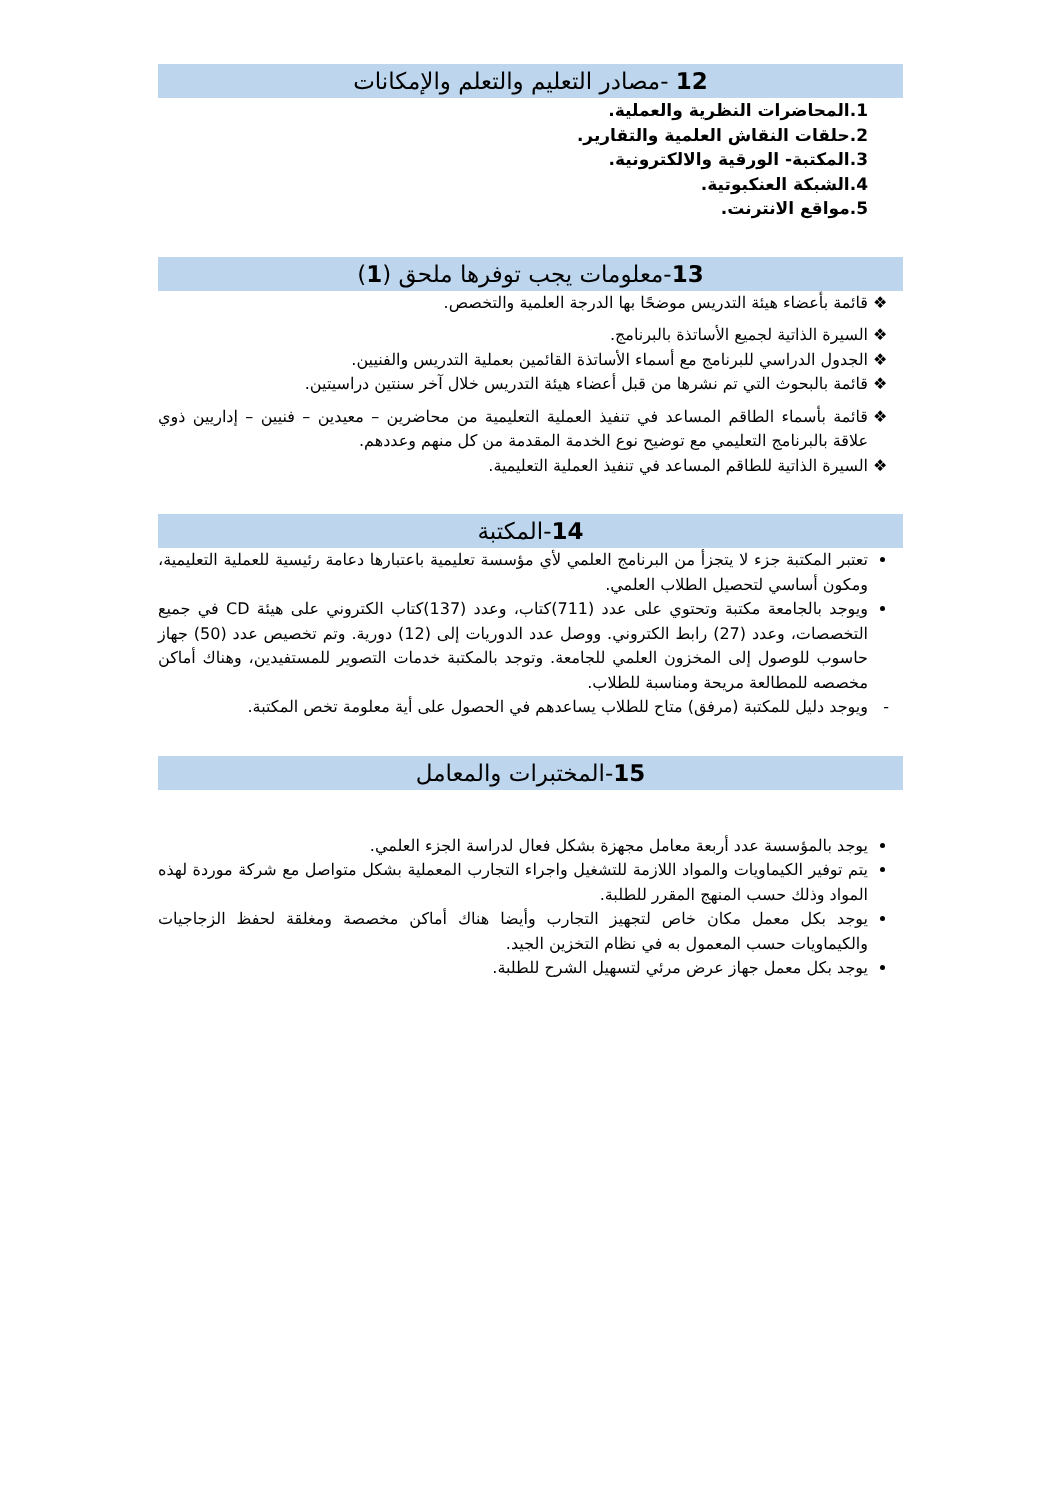12 -مصادر التعليم والتعلم والإمكانات
1.المحاضرات النظرية والعملية.
2.حلقات النقاش العلمية والتقارير.
3.المكتبة- الورقية والالكترونية.
4.الشبكة العنكبوتية.
5.مواقع الانترنت.
13-معلومات يجب توفرها ملحق (1)
قائمة بأعضاء هيئة التدريس موضحًا بها الدرجة العلمية والتخصص.
السيرة الذاتية لجميع الأساتذة بالبرنامج.
الجدول الدراسي للبرنامج مع أسماء الأساتذة القائمين بعملية التدريس والفنيين.
قائمة بالبحوث التي تم نشرها من قبل أعضاء هيئة التدريس خلال آخر سنتين دراسيتين.
قائمة بأسماء الطاقم المساعد في تنفيذ العملية التعليمية من محاضرين – معيدين – فنيين – إداريين ذوي علاقة بالبرنامج التعليمي مع توضيح نوع الخدمة المقدمة من كل منهم وعددهم.
السيرة الذاتية للطاقم المساعد في تنفيذ العملية التعليمية.
14-المكتبة
تعتبر المكتبة جزء لا يتجزأ من البرنامج العلمي لأي مؤسسة تعليمية باعتبارها دعامة رئيسية للعملية التعليمية، ومكون أساسي لتحصيل الطلاب العلمي.
ويوجد بالجامعة مكتبة وتحتوي على عدد (711)كتاب، وعدد (137)كتاب الكتروني على هيئة CD في جميع التخصصات، وعدد (27) رابط الكتروني. ووصل عدد الدوريات إلى (12) دورية. وتم تخصيص عدد (50) جهاز حاسوب للوصول إلى المخزون العلمي للجامعة. وتوجد بالمكتبة خدمات التصوير للمستفيدين، وهناك أماكن مخصصه للمطالعة مريحة ومناسبة للطلاب.
ويوجد دليل للمكتبة (مرفق) متاح للطلاب يساعدهم في الحصول على أية معلومة تخص المكتبة.
15-المختبرات والمعامل
يوجد بالمؤسسة عدد أربعة معامل مجهزة بشكل فعال لدراسة الجزء العلمي.
يتم توفير الكيماويات والمواد اللازمة للتشغيل واجراء التجارب المعملية بشكل متواصل مع شركة موردة لهذه المواد وذلك حسب المنهج المقرر للطلبة.
يوجد بكل معمل مكان خاص لتجهيز التجارب وأيضا هناك أماكن مخصصة ومغلقة لحفظ الزجاجيات والكيماويات حسب المعمول به في نظام التخزين الجيد.
يوجد بكل معمل جهاز عرض مرئي لتسهيل الشرح للطلبة.